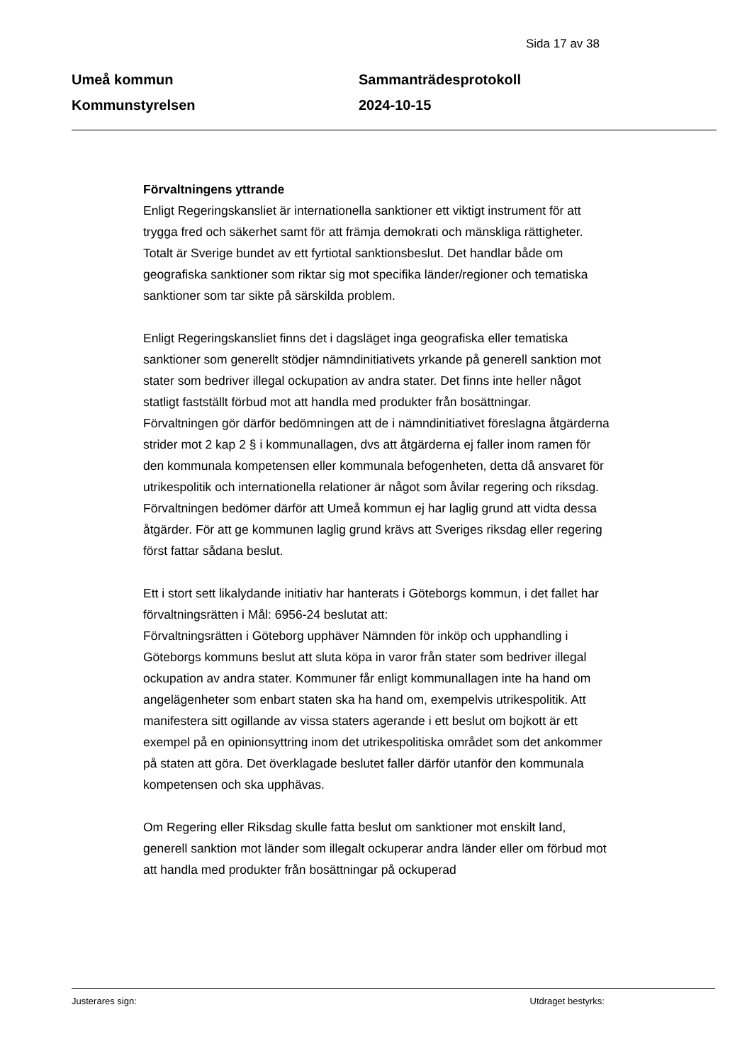Sida 17 av 38
Umeå kommun
Kommunstyrelsen
Sammanträdesprotokoll
2024-10-15
Förvaltningens yttrande
Enligt Regeringskansliet är internationella sanktioner ett viktigt instrument för att trygga fred och säkerhet samt för att främja demokrati och mänskliga rättigheter. Totalt är Sverige bundet av ett fyrtiotal sanktionsbeslut. Det handlar både om geografiska sanktioner som riktar sig mot specifika länder/regioner och tematiska sanktioner som tar sikte på särskilda problem.
Enligt Regeringskansliet finns det i dagsläget inga geografiska eller tematiska sanktioner som generellt stödjer nämndinitiativets yrkande på generell sanktion mot stater som bedriver illegal ockupation av andra stater. Det finns inte heller något statligt fastställt förbud mot att handla med produkter från bosättningar.
Förvaltningen gör därför bedömningen att de i nämndinitiativet föreslagna åtgärderna strider mot 2 kap 2 § i kommunallagen, dvs att åtgärderna ej faller inom ramen för den kommunala kompetensen eller kommunala befogenheten, detta då ansvaret för utrikespolitik och internationella relationer är något som åvilar regering och riksdag. Förvaltningen bedömer därför att Umeå kommun ej har laglig grund att vidta dessa åtgärder. För att ge kommunen laglig grund krävs att Sveriges riksdag eller regering först fattar sådana beslut.
Ett i stort sett likalydande initiativ har hanterats i Göteborgs kommun, i det fallet har förvaltningsrätten i Mål: 6956-24 beslutat att:
Förvaltningsrätten i Göteborg upphäver Nämnden för inköp och upphandling i Göteborgs kommuns beslut att sluta köpa in varor från stater som bedriver illegal ockupation av andra stater. Kommuner får enligt kommunallagen inte ha hand om angelägenheter som enbart staten ska ha hand om, exempelvis utrikespolitik. Att manifestera sitt ogillande av vissa staters agerande i ett beslut om bojkott är ett exempel på en opinionsyttring inom det utrikespolitiska området som det ankommer på staten att göra. Det överklagade beslutet faller därför utanför den kommunala kompetensen och ska upphävas.
Om Regering eller Riksdag skulle fatta beslut om sanktioner mot enskilt land, generell sanktion mot länder som illegalt ockuperar andra länder eller om förbud mot att handla med produkter från bosättningar på ockuperad
Justerares sign: Utdraget bestyrks: